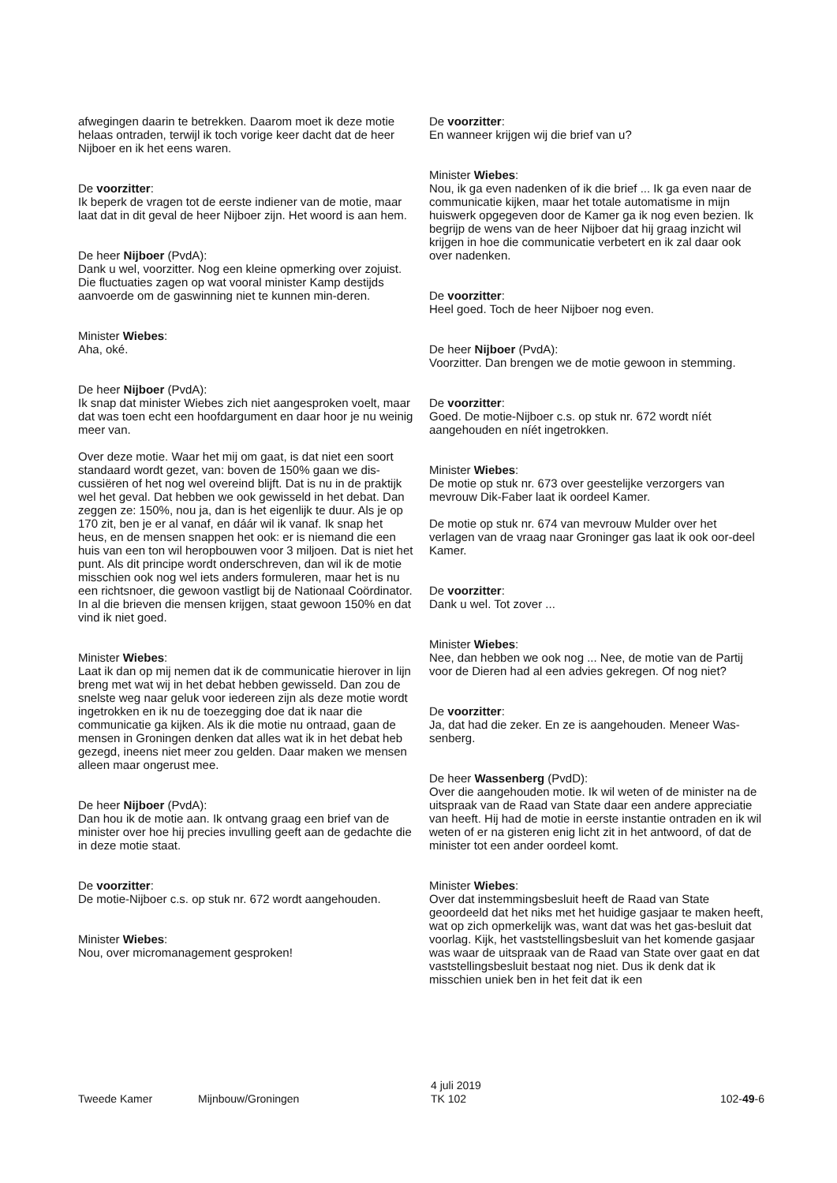afwegingen daarin te betrekken. Daarom moet ik deze motie helaas ontraden, terwijl ik toch vorige keer dacht dat de heer Nijboer en ik het eens waren.
De voorzitter:
Ik beperk de vragen tot de eerste indiener van de motie, maar laat dat in dit geval de heer Nijboer zijn. Het woord is aan hem.
De heer Nijboer (PvdA):
Dank u wel, voorzitter. Nog een kleine opmerking over zojuist. Die fluctuaties zagen op wat vooral minister Kamp destijds aanvoerde om de gaswinning niet te kunnen min-deren.
Minister Wiebes:
Aha, oké.
De heer Nijboer (PvdA):
Ik snap dat minister Wiebes zich niet aangesproken voelt, maar dat was toen echt een hoofdargument en daar hoor je nu weinig meer van.
Over deze motie. Waar het mij om gaat, is dat niet een soort standaard wordt gezet, van: boven de 150% gaan we dis-cussiëren of het nog wel overeind blijft. Dat is nu in de praktijk wel het geval. Dat hebben we ook gewisseld in het debat. Dan zeggen ze: 150%, nou ja, dan is het eigenlijk te duur. Als je op 170 zit, ben je er al vanaf, en dáár wil ik vanaf. Ik snap het heus, en de mensen snappen het ook: er is niemand die een huis van een ton wil heropbouwen voor 3 miljoen. Dat is niet het punt. Als dit principe wordt onderschreven, dan wil ik de motie misschien ook nog wel iets anders formuleren, maar het is nu een richtsnoer, die gewoon vastligt bij de Nationaal Coördinator. In al die brieven die mensen krijgen, staat gewoon 150% en dat vind ik niet goed.
Minister Wiebes:
Laat ik dan op mij nemen dat ik de communicatie hierover in lijn breng met wat wij in het debat hebben gewisseld. Dan zou de snelste weg naar geluk voor iedereen zijn als deze motie wordt ingetrokken en ik nu de toezegging doe dat ik naar die communicatie ga kijken. Als ik die motie nu ontraad, gaan de mensen in Groningen denken dat alles wat ik in het debat heb gezegd, ineens niet meer zou gelden. Daar maken we mensen alleen maar ongerust mee.
De heer Nijboer (PvdA):
Dan hou ik de motie aan. Ik ontvang graag een brief van de minister over hoe hij precies invulling geeft aan de gedachte die in deze motie staat.
De voorzitter:
De motie-Nijboer c.s. op stuk nr. 672 wordt aangehouden.
Minister Wiebes:
Nou, over micromanagement gesproken!
De voorzitter:
En wanneer krijgen wij die brief van u?
Minister Wiebes:
Nou, ik ga even nadenken of ik die brief ... Ik ga even naar de communicatie kijken, maar het totale automatisme in mijn huiswerk opgegeven door de Kamer ga ik nog even bezien. Ik begrijp de wens van de heer Nijboer dat hij graag inzicht wil krijgen in hoe die communicatie verbetert en ik zal daar ook over nadenken.
De voorzitter:
Heel goed. Toch de heer Nijboer nog even.
De heer Nijboer (PvdA):
Voorzitter. Dan brengen we de motie gewoon in stemming.
De voorzitter:
Goed. De motie-Nijboer c.s. op stuk nr. 672 wordt níét aangehouden en níét ingetrokken.
Minister Wiebes:
De motie op stuk nr. 673 over geestelijke verzorgers van mevrouw Dik-Faber laat ik oordeel Kamer.
De motie op stuk nr. 674 van mevrouw Mulder over het verlagen van de vraag naar Groninger gas laat ik ook oor-deel Kamer.
De voorzitter:
Dank u wel. Tot zover ...
Minister Wiebes:
Nee, dan hebben we ook nog ... Nee, de motie van de Partij voor de Dieren had al een advies gekregen. Of nog niet?
De voorzitter:
Ja, dat had die zeker. En ze is aangehouden. Meneer Was-senberg.
De heer Wassenberg (PvdD):
Over die aangehouden motie. Ik wil weten of de minister na de uitspraak van de Raad van State daar een andere appreciatie van heeft. Hij had de motie in eerste instantie ontraden en ik wil weten of er na gisteren enig licht zit in het antwoord, of dat de minister tot een ander oordeel komt.
Minister Wiebes:
Over dat instemmingsbesluit heeft de Raad van State geoordeeld dat het niks met het huidige gasjaar te maken heeft, wat op zich opmerkelijk was, want dat was het gas-besluit dat voorlag. Kijk, het vaststellingsbesluit van het komende gasjaar was waar de uitspraak van de Raad van State over gaat en dat vaststellingsbesluit bestaat nog niet. Dus ik denk dat ik misschien uniek ben in het feit dat ik een
Tweede Kamer Mijnbouw/Groningen
4 juli 2019
TK 102
102-49-6